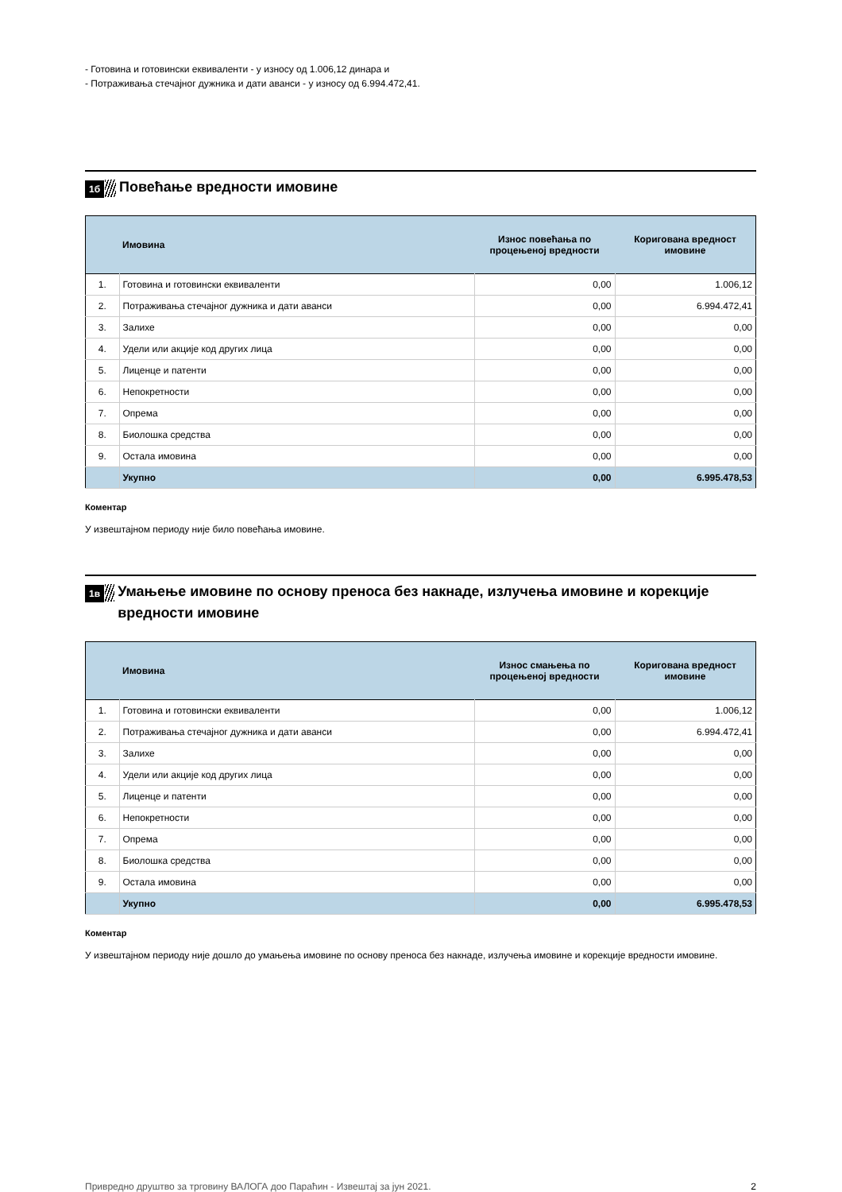- Готовина и готовински еквиваленти - у износу од 1.006,12 динара и
- Потраживања стечајног дужника и дати аванси - у износу од 6.994.472,41.
1б
Повећање вредности имовине
| | Имовина | Износ повећања по процењеној вредности | Коригована вредност имовине |
| --- | --- | --- | --- |
| 1. | Готовина и готовински еквиваленти | 0,00 | 1.006,12 |
| 2. | Потраживања стечајног дужника и дати аванси | 0,00 | 6.994.472,41 |
| 3. | Залихе | 0,00 | 0,00 |
| 4. | Удели или акције код других лица | 0,00 | 0,00 |
| 5. | Лиценце и патенти | 0,00 | 0,00 |
| 6. | Непокретности | 0,00 | 0,00 |
| 7. | Опрема | 0,00 | 0,00 |
| 8. | Биолошка средства | 0,00 | 0,00 |
| 9. | Остала имовина | 0,00 | 0,00 |
| | Укупно | 0,00 | 6.995.478,53 |
Коментар
У извештајном периоду није било повећања имовине.
1в
Умањење имовине по основу преноса без накнаде, излучења имовине и корекције вредности имовине
| | Имовина | Износ смањења по процењеној вредности | Коригована вредност имовине |
| --- | --- | --- | --- |
| 1. | Готовина и готовински еквиваленти | 0,00 | 1.006,12 |
| 2. | Потраживања стечајног дужника и дати аванси | 0,00 | 6.994.472,41 |
| 3. | Залихе | 0,00 | 0,00 |
| 4. | Удели или акције код других лица | 0,00 | 0,00 |
| 5. | Лиценце и патенти | 0,00 | 0,00 |
| 6. | Непокретности | 0,00 | 0,00 |
| 7. | Опрема | 0,00 | 0,00 |
| 8. | Биолошка средства | 0,00 | 0,00 |
| 9. | Остала имовина | 0,00 | 0,00 |
| | Укупно | 0,00 | 6.995.478,53 |
Коментар
У извештајном периоду није дошло до умањења имовине по основу преноса без накнаде, излучења имовине и корекције вредности имовине.
Привредно друштво за трговину ВАЛОГА доо Параћин - Извештај за јун 2021. 2